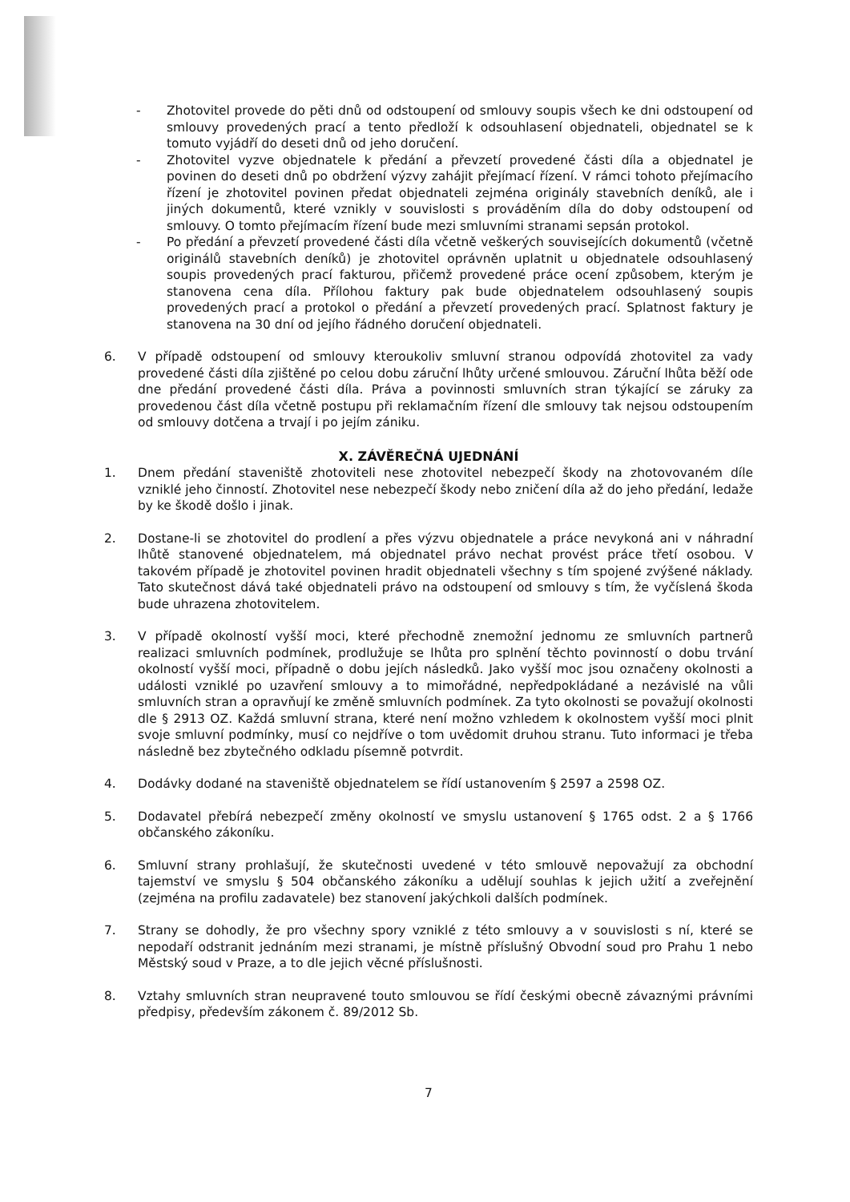- Zhotovitel provede do pěti dnů od odstoupení od smlouvy soupis všech ke dni odstoupení od smlouvy provedených prací a tento předloží k odsouhlasení objednateli, objednatel se k tomuto vyjádří do deseti dnů od jeho doručení.
- Zhotovitel vyzve objednatele k předání a převzetí provedené části díla a objednatel je povinen do deseti dnů po obdržení výzvy zahájit přejímací řízení. V rámci tohoto přejímacího řízení je zhotovitel povinen předat objednateli zejména originály stavebních deníků, ale i jiných dokumentů, které vznikly v souvislosti s prováděním díla do doby odstoupení od smlouvy. O tomto přejímacím řízení bude mezi smluvními stranami sepsán protokol.
- Po předání a převzetí provedené části díla včetně veškerých souvisejících dokumentů (včetně originálů stavebních deníků) je zhotovitel oprávněn uplatnit u objednatele odsouhlasený soupis provedených prací fakturou, přičemž provedené práce ocení způsobem, kterým je stanovena cena díla. Přílohou faktury pak bude objednatelem odsouhlasený soupis provedených prací a protokol o předání a převzetí provedených prací. Splatnost faktury je stanovena na 30 dní od jejího řádného doručení objednateli.
6. V případě odstoupení od smlouvy kteroukoliv smluvní stranou odpovídá zhotovitel za vady provedené části díla zjištěné po celou dobu záruční lhůty určené smlouvou. Záruční lhůta běží ode dne předání provedené části díla. Práva a povinnosti smluvních stran týkající se záruky za provedenou část díla včetně postupu při reklamačním řízení dle smlouvy tak nejsou odstoupením od smlouvy dotčena a trvají i po jejím zániku.
X. ZÁVĚREČNÁ UJEDNÁNÍ
1. Dnem předání staveniště zhotoviteli nese zhotovitel nebezpečí škody na zhotovovaném díle vzniklé jeho činností. Zhotovitel nese nebezpečí škody nebo zničení díla až do jeho předání, ledaže by ke škodě došlo i jinak.
2. Dostane-li se zhotovitel do prodlení a přes výzvu objednatele a práce nevykoná ani v náhradní lhůtě stanovené objednatelem, má objednatel právo nechat provést práce třetí osobou. V takovém případě je zhotovitel povinen hradit objednateli všechny s tím spojené zvýšené náklady. Tato skutečnost dává také objednateli právo na odstoupení od smlouvy s tím, že vyčíslená škoda bude uhrazena zhotovitelem.
3. V případě okolností vyšší moci, které přechodně znemožní jednomu ze smluvních partnerů realizaci smluvních podmínek, prodlužuje se lhůta pro splnění těchto povinností o dobu trvání okolností vyšší moci, případně o dobu jejích následků. Jako vyšší moc jsou označeny okolnosti a události vzniklé po uzavření smlouvy a to mimořádné, nepředpokládané a nezávislé na vůli smluvních stran a opravňují ke změně smluvních podmínek. Za tyto okolnosti se považují okolnosti dle § 2913 OZ. Každá smluvní strana, které není možno vzhledem k okolnostem vyšší moci plnit svoje smluvní podmínky, musí co nejdříve o tom uvědomit druhou stranu. Tuto informaci je třeba následně bez zbytečného odkladu písemně potvrdit.
4. Dodávky dodané na staveniště objednatelem se řídí ustanovením § 2597 a 2598 OZ.
5. Dodavatel přebírá nebezpečí změny okolností ve smyslu ustanovení § 1765 odst. 2 a § 1766 občanského zákoníku.
6. Smluvní strany prohlašují, že skutečnosti uvedené v této smlouvě nepovažují za obchodní tajemství ve smyslu § 504 občanského zákoníku a udělují souhlas k jejich užití a zveřejnění (zejména na profilu zadavatele) bez stanovení jakýchkoli dalších podmínek.
7. Strany se dohodly, že pro všechny spory vzniklé z této smlouvy a v souvislosti s ní, které se nepodaří odstranit jednáním mezi stranami, je místně příslušný Obvodní soud pro Prahu 1 nebo Městský soud v Praze, a to dle jejich věcné příslušnosti.
8. Vztahy smluvních stran neupravené touto smlouvou se řídí českými obecně závaznými právními předpisy, především zákonem č. 89/2012 Sb.
7